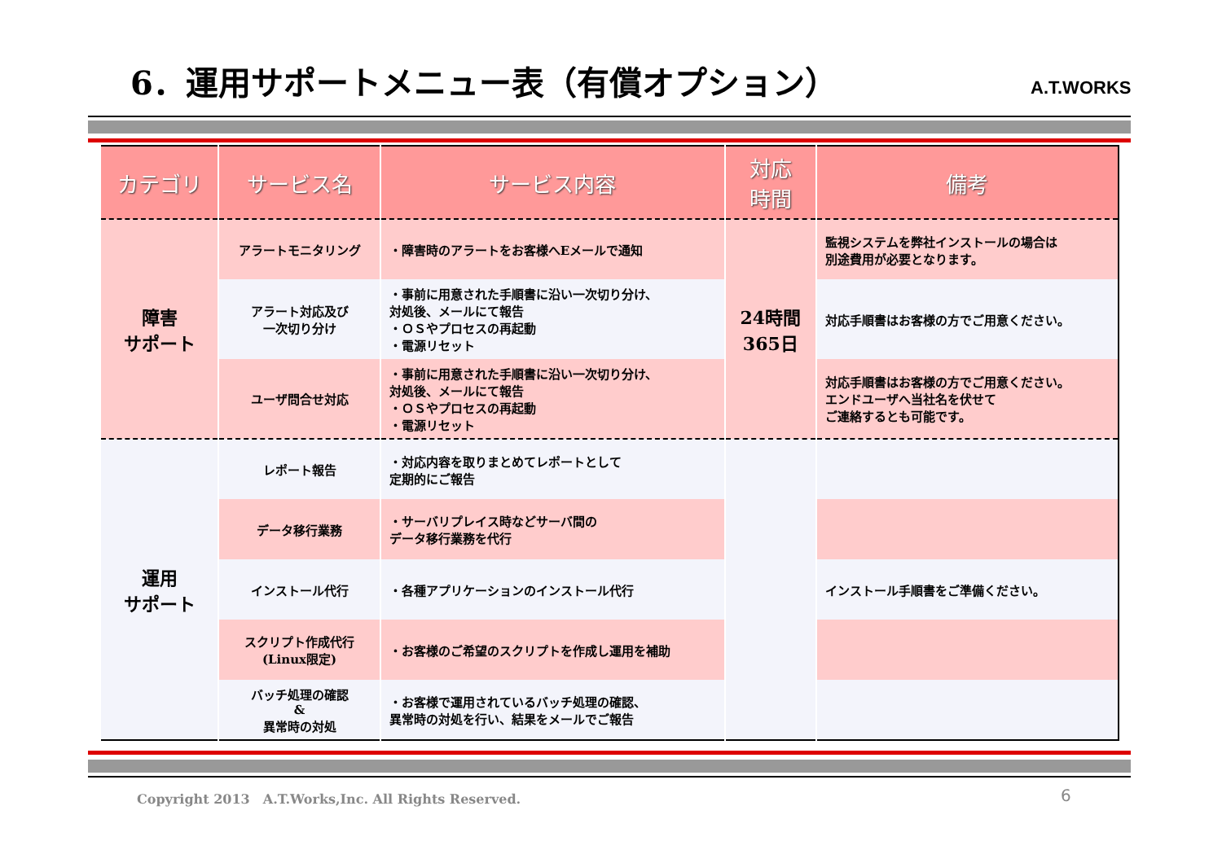6．運用サポートメニュー表（有償オプション）
A.T.WORKS
| カテゴリ | サービス名 | サービス内容 | 対応 時間 | 備考 |
| --- | --- | --- | --- | --- |
| 障害 サポート | アラートモニタリング | ・障害時のアラートをお客様へEメールで通知 | 24時間 365日 | 監視システムを弊社インストールの場合は 別途費用が必要となります。 |
| | アラート対応及び 一次切り分け | ・事前に用意された手順書に沿い一次切り分け、 対処後、メールにて報告 ・ＯＳやプロセスの再起動 ・電源リセット | | 対応手順書はお客様の方でご用意ください。 |
| | ユーザ問合せ対応 | ・事前に用意された手順書に沿い一次切り分け、 対処後、メールにて報告 ・ＯＳやプロセスの再起動 ・電源リセット | | 対応手順書はお客様の方でご用意ください。 エンドユーザへ当社名を伏せて ご連絡するとも可能です。 |
| 運用 サポート | レポート報告 | ・対応内容を取りまとめてレポートとして 定期的にご報告 | | |
| | データ移行業務 | ・サーバリプレイス時などサーバ間の データ移行業務を代行 | | |
| | インストール代行 | ・各種アプリケーションのインストール代行 | | インストール手順書をご準備ください。 |
| | スクリプト作成代行 (Linux限定) | ・お客様のご希望のスクリプトを作成し運用を補助 | | |
| | バッチ処理の確認 & 異常時の対処 | ・お客様で運用されているバッチ処理の確認、 異常時の対処を行い、結果をメールでご報告 | | |
Copyright 2013　A.T.Works,Inc. All Rights Reserved.
6